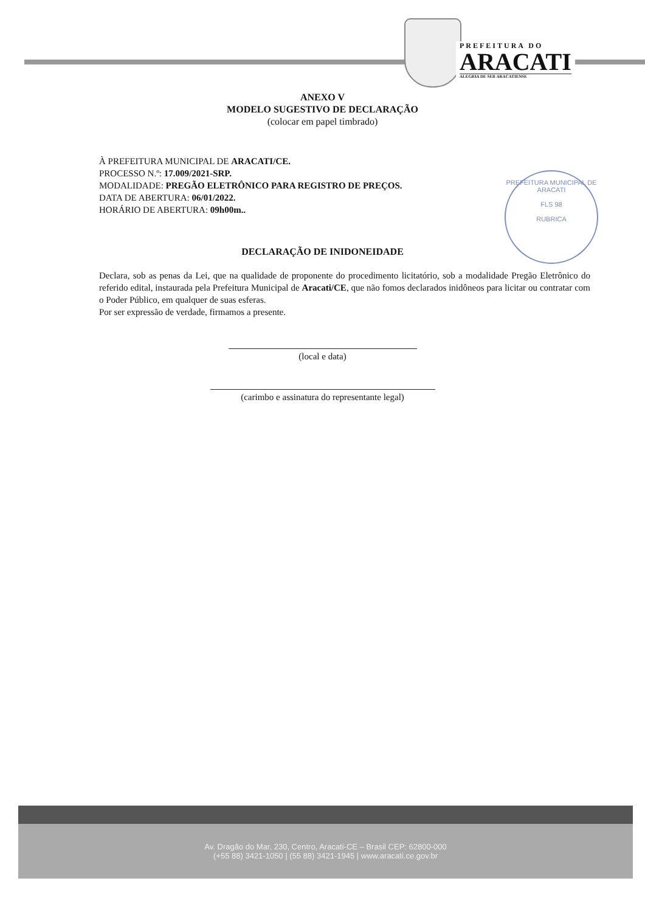PREFEITURA DO
ARACATI
ALEGRIA DE SER ARACATIENSE
ANEXO V
MODELO SUGESTIVO DE DECLARAÇÃO
(colocar em papel timbrado)
À PREFEITURA MUNICIPAL DE ARACATI/CE.
PROCESSO N.º: 17.009/2021-SRP.
MODALIDADE: PREGÃO ELETRÔNICO PARA REGISTRO DE PREÇOS.
DATA DE ABERTURA: 06/01/2022.
HORÁRIO DE ABERTURA: 09h00m..
PREFEITURA MUNICIPAL DE ARACATI
FLS 98
RUBRICA
DECLARAÇÃO DE INIDONEIDADE
Declara, sob as penas da Lei, que na qualidade de proponente do procedimento licitatório, sob a modalidade Pregão Eletrônico do referido edital, instaurada pela Prefeitura Municipal de Aracati/CE, que não fomos declarados inidôneos para licitar ou contratar com o Poder Público, em qualquer de suas esferas.
Por ser expressão de verdade, firmamos a presente.
(local e data)
(carimbo e assinatura do representante legal)
Av. Dragão do Mar, 230, Centro, Aracati-CE – Brasil CEP: 62800-000
(+55 88) 3421-1050 | (55 88) 3421-1945 | www.aracati.ce.gov.br